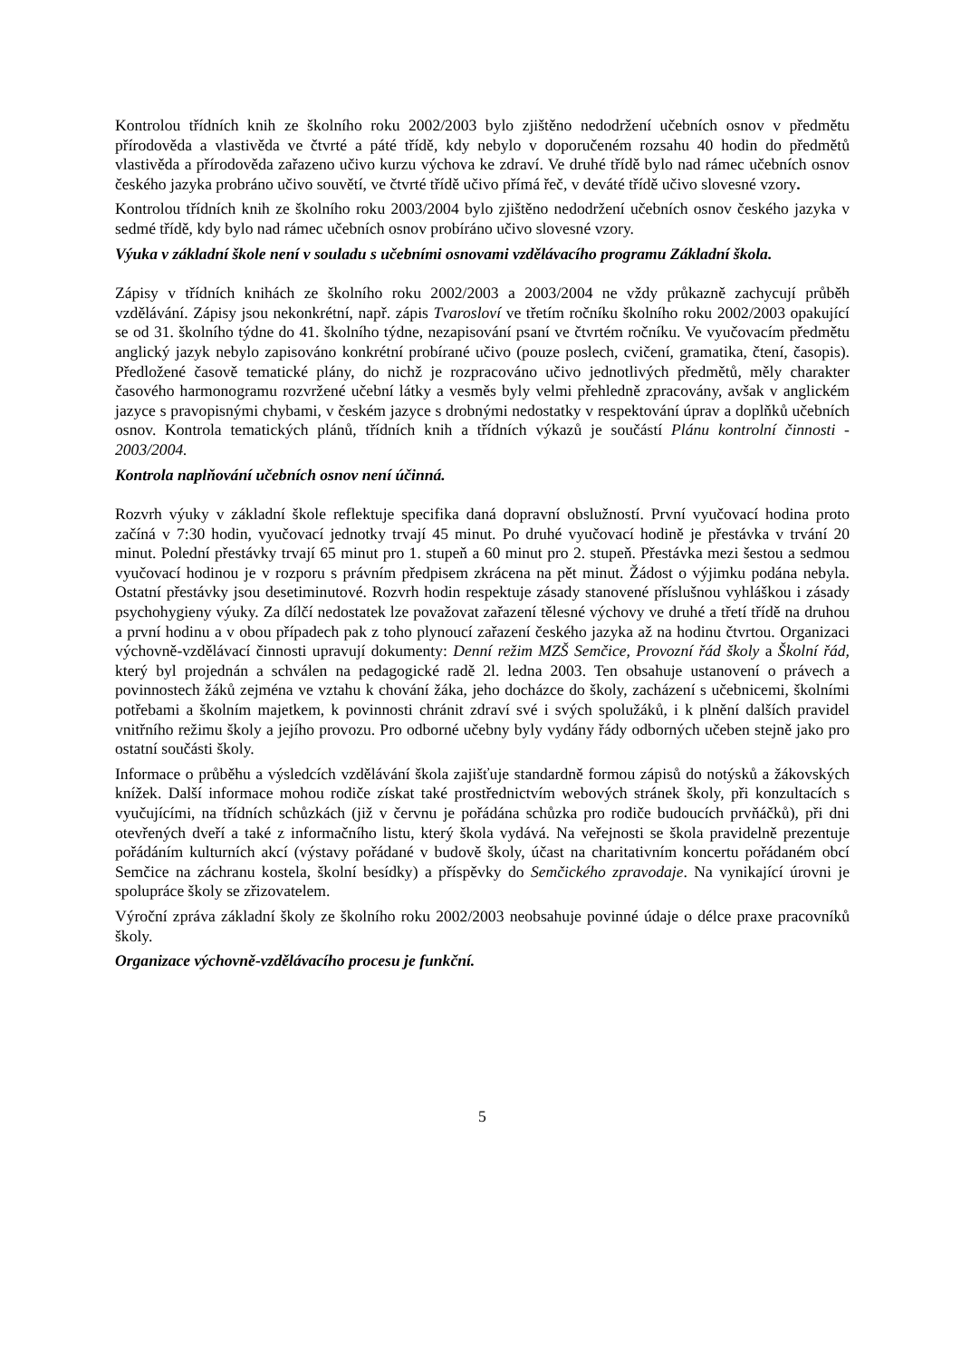Kontrolou třídních knih ze školního roku 2002/2003 bylo zjištěno nedodržení učebních osnov v předmětu přírodověda a vlastivěda ve čtvrté a páté třídě, kdy nebylo v doporučeném rozsahu 40 hodin do předmětů vlastivěda a přírodověda zařazeno učivo kurzu výchova ke zdraví. Ve druhé třídě bylo nad rámec učebních osnov českého jazyka probráno učivo souvětí, ve čtvrté třídě učivo přímá řeč, v deváté třídě učivo slovesné vzory.
Kontrolou třídních knih ze školního roku 2003/2004 bylo zjištěno nedodržení učebních osnov českého jazyka v sedmé třídě, kdy bylo nad rámec učebních osnov probíráno učivo slovesné vzory.
Výuka v základní škole není v souladu s učebními osnovami vzdělávacího programu Základní škola.
Zápisy v třídních knihách ze školního roku 2002/2003 a 2003/2004 ne vždy průkazně zachycují průběh vzdělávání. Zápisy jsou nekonkrétní, např. zápis Tvarosloví ve třetím ročníku školního roku 2002/2003 opakující se od 31. školního týdne do 41. školního týdne, nezapisování psaní ve čtvrtém ročníku. Ve vyučovacím předmětu anglický jazyk nebylo zapisováno konkrétní probírané učivo (pouze poslech, cvičení, gramatika, čtení, časopis). Předložené časově tematické plány, do nichž je rozpracováno učivo jednotlivých předmětů, měly charakter časového harmonogramu rozvržené učební látky a vesměs byly velmi přehledně zpracovány, avšak v anglickém jazyce s pravopisnými chybami, v českém jazyce s drobnými nedostatky v respektování úprav a doplňků učebních osnov. Kontrola tematických plánů, třídních knih a třídních výkazů je součástí Plánu kontrolní činnosti - 2003/2004.
Kontrola naplňování učebních osnov není účinná.
Rozvrh výuky v základní škole reflektuje specifika daná dopravní obslužností. První vyučovací hodina proto začíná v 7:30 hodin, vyučovací jednotky trvají 45 minut. Po druhé vyučovací hodině je přestávka v trvání 20 minut. Polední přestávky trvají 65 minut pro 1. stupeň a 60 minut pro 2. stupeň. Přestávka mezi šestou a sedmou vyučovací hodinou je v rozporu s právním předpisem zkrácena na pět minut. Žádost o výjimku podána nebyla. Ostatní přestávky jsou desetiminutové. Rozvrh hodin respektuje zásady stanovené příslušnou vyhláškou i zásady psychohygieny výuky. Za dílčí nedostatek lze považovat zařazení tělesné výchovy ve druhé a třetí třídě na druhou a první hodinu a v obou případech pak z toho plynoucí zařazení českého jazyka až na hodinu čtvrtou. Organizaci výchovně-vzdělávací činnosti upravují dokumenty: Denní režim MZŠ Semčice, Provozní řád školy a Školní řád, který byl projednán a schválen na pedagogické radě 2l. ledna 2003. Ten obsahuje ustanovení o právech a povinnostech žáků zejména ve vztahu k chování žáka, jeho docházce do školy, zacházení s učebnicemi, školními potřebami a školním majetkem, k povinnosti chránit zdraví své i svých spolužáků, i k plnění dalších pravidel vnitřního režimu školy a jejího provozu. Pro odborné učebny byly vydány řády odborných učeben stejně jako pro ostatní součásti školy.
Informace o průběhu a výsledcích vzdělávání škola zajišťuje standardně formou zápisů do notýsků a žákovských knížek. Další informace mohou rodiče získat také prostřednictvím webových stránek školy, při konzultacích s vyučujícími, na třídních schůzkách (již v červnu je pořádána schůzka pro rodiče budoucích prvňáčků), při dni otevřených dveří a také z informačního listu, který škola vydává. Na veřejnosti se škola pravidelně prezentuje pořádáním kulturních akcí (výstavy pořádané v budově školy, účast na charitativním koncertu pořádaném obcí Semčice na záchranu kostela, školní besídky) a příspěvky do Semčického zpravodaje. Na vynikající úrovni je spolupráce školy se zřizovatelem.
Výroční zpráva základní školy ze školního roku 2002/2003 neobsahuje povinné údaje o délce praxe pracovníků školy.
Organizace výchovně-vzdělávacího procesu je funkční.
5